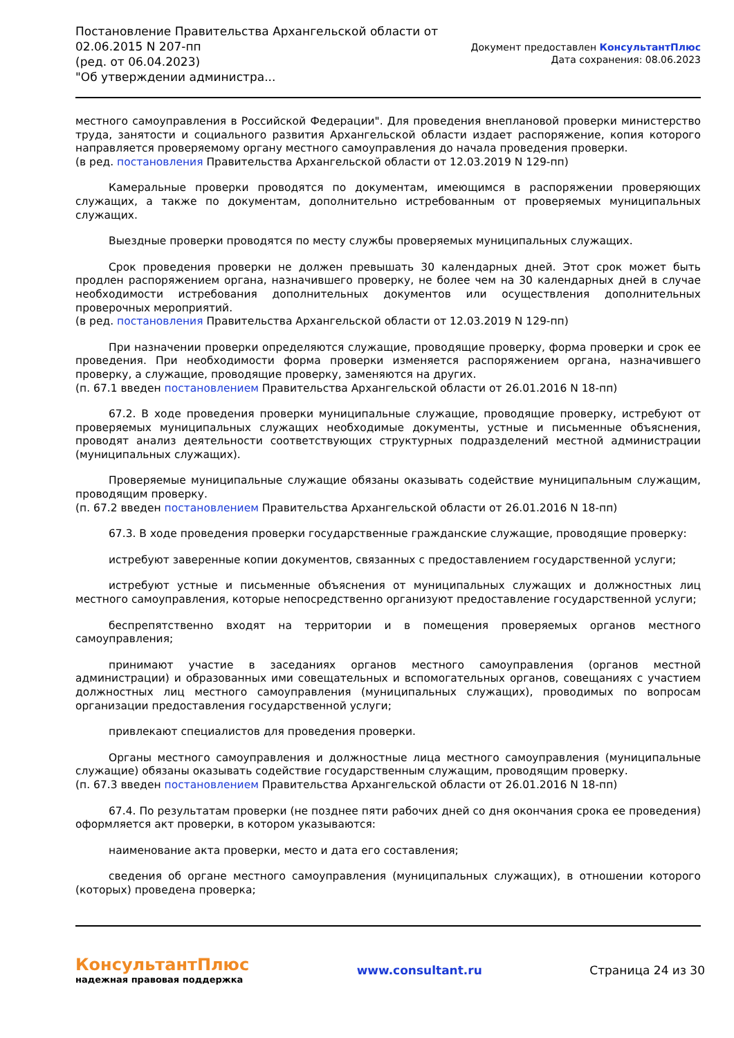Постановление Правительства Архангельской области от
02.06.2015 N 207-пп
(ред. от 06.04.2023)
"Об утверждении администра...
Документ предоставлен КонсультантПлюс
Дата сохранения: 08.06.2023
местного самоуправления в Российской Федерации". Для проведения внеплановой проверки министерство труда, занятости и социального развития Архангельской области издает распоряжение, копия которого направляется проверяемому органу местного самоуправления до начала проведения проверки.
(в ред. постановления Правительства Архангельской области от 12.03.2019 N 129-пп)
Камеральные проверки проводятся по документам, имеющимся в распоряжении проверяющих служащих, а также по документам, дополнительно истребованным от проверяемых муниципальных служащих.
Выездные проверки проводятся по месту службы проверяемых муниципальных служащих.
Срок проведения проверки не должен превышать 30 календарных дней. Этот срок может быть продлен распоряжением органа, назначившего проверку, не более чем на 30 календарных дней в случае необходимости истребования дополнительных документов или осуществления дополнительных проверочных мероприятий.
(в ред. постановления Правительства Архангельской области от 12.03.2019 N 129-пп)
При назначении проверки определяются служащие, проводящие проверку, форма проверки и срок ее проведения. При необходимости форма проверки изменяется распоряжением органа, назначившего проверку, а служащие, проводящие проверку, заменяются на других.
(п. 67.1 введен постановлением Правительства Архангельской области от 26.01.2016 N 18-пп)
67.2. В ходе проведения проверки муниципальные служащие, проводящие проверку, истребуют от проверяемых муниципальных служащих необходимые документы, устные и письменные объяснения, проводят анализ деятельности соответствующих структурных подразделений местной администрации (муниципальных служащих).
Проверяемые муниципальные служащие обязаны оказывать содействие муниципальным служащим, проводящим проверку.
(п. 67.2 введен постановлением Правительства Архангельской области от 26.01.2016 N 18-пп)
67.3. В ходе проведения проверки государственные гражданские служащие, проводящие проверку:
истребуют заверенные копии документов, связанных с предоставлением государственной услуги;
истребуют устные и письменные объяснения от муниципальных служащих и должностных лиц местного самоуправления, которые непосредственно организуют предоставление государственной услуги;
беспрепятственно входят на территории и в помещения проверяемых органов местного самоуправления;
принимают участие в заседаниях органов местного самоуправления (органов местной администрации) и образованных ими совещательных и вспомогательных органов, совещаниях с участием должностных лиц местного самоуправления (муниципальных служащих), проводимых по вопросам организации предоставления государственной услуги;
привлекают специалистов для проведения проверки.
Органы местного самоуправления и должностные лица местного самоуправления (муниципальные служащие) обязаны оказывать содействие государственным служащим, проводящим проверку.
(п. 67.3 введен постановлением Правительства Архангельской области от 26.01.2016 N 18-пп)
67.4. По результатам проверки (не позднее пяти рабочих дней со дня окончания срока ее проведения) оформляется акт проверки, в котором указываются:
наименование акта проверки, место и дата его составления;
сведения об органе местного самоуправления (муниципальных служащих), в отношении которого (которых) проведена проверка;
КонсультантПлюс
надежная правовая поддержка
www.consultant.ru Страница 24 из 30